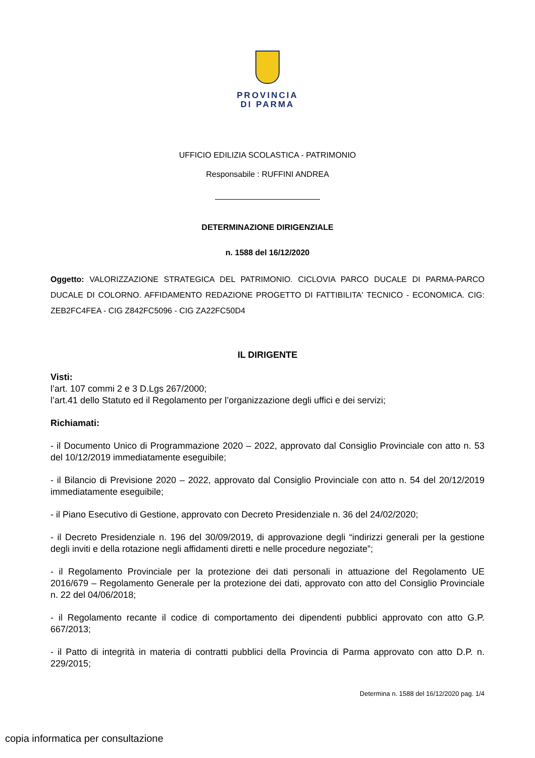PROVINCIA
DI PARMA
UFFICIO EDILIZIA SCOLASTICA - PATRIMONIO
Responsabile : RUFFINI ANDREA
DETERMINAZIONE DIRIGENZIALE
n. 1588 del 16/12/2020
Oggetto: VALORIZZAZIONE STRATEGICA DEL PATRIMONIO. CICLOVIA PARCO DUCALE DI PARMA-PARCO DUCALE DI COLORNO. AFFIDAMENTO REDAZIONE PROGETTO DI FATTIBILITA' TECNICO - ECONOMICA. CIG: ZEB2FC4FEA - CIG Z842FC5096 - CIG ZA22FC50D4
IL DIRIGENTE
Visti:
l’art. 107 commi 2 e 3 D.Lgs 267/2000;
l’art.41 dello Statuto ed il Regolamento per l’organizzazione degli uffici e dei servizi;
Richiamati:
- il Documento Unico di Programmazione 2020 – 2022, approvato dal Consiglio Provinciale con atto n. 53 del 10/12/2019 immediatamente eseguibile;
- il Bilancio di Previsione 2020 – 2022, approvato dal Consiglio Provinciale con atto n. 54 del 20/12/2019 immediatamente eseguibile;
- il Piano Esecutivo di Gestione, approvato con Decreto Presidenziale n. 36 del 24/02/2020;
- il Decreto Presidenziale n. 196 del 30/09/2019, di approvazione degli “indirizzi generali per la gestione degli inviti e della rotazione negli affidamenti diretti e nelle procedure negoziate”;
- il Regolamento Provinciale per la protezione dei dati personali in attuazione del Regolamento UE 2016/679 – Regolamento Generale per la protezione dei dati, approvato con atto del Consiglio Provinciale n. 22 del 04/06/2018;
- il Regolamento recante il codice di comportamento dei dipendenti pubblici approvato con atto G.P. 667/2013;
- il Patto di integrità in materia di contratti pubblici della Provincia di Parma approvato con atto D.P. n. 229/2015;
Determina n. 1588 del 16/12/2020 pag. 1/4
copia informatica per consultazione